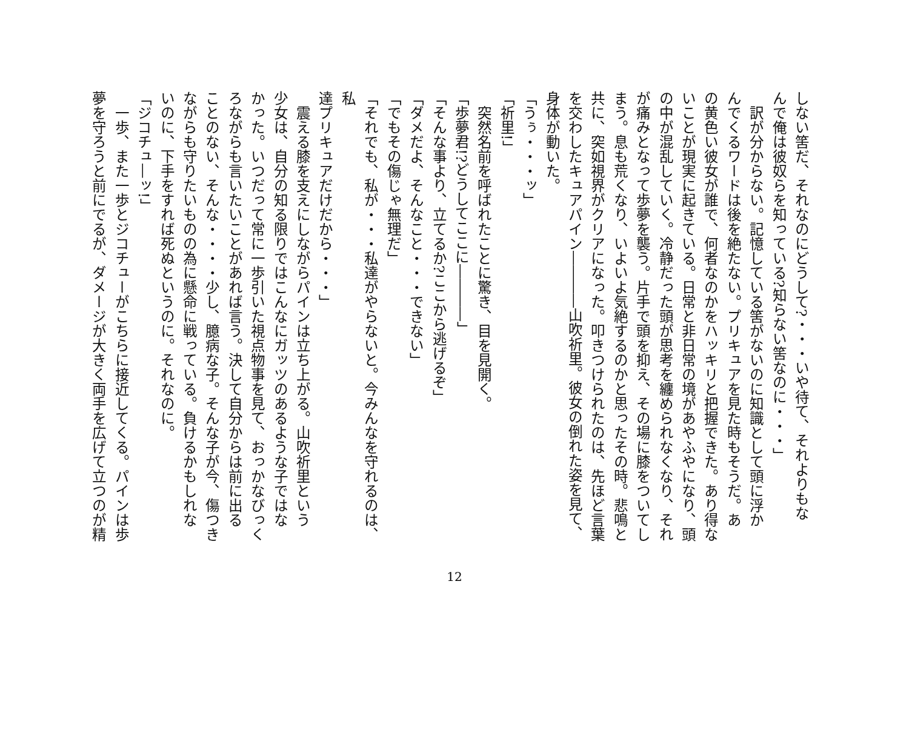しない筈だ、それなのにどうして?・・・いや待て、それよりもな
んで俺は彼奴らを知っている?知らない筈なのに・・・」
　訳が分からない。記憶している筈がないのに知識として頭に浮か
んでくるワードは後を絶たない。プリキュアを見た時もそうだ。あ
の黄色い彼女が誰で、何者なのかをハッキリと把握できた。あり得な
いことが現実に起きている。日常と非日常の境があやふやになり、頭
の中が混乱していく。冷静だった頭が思考を纏められなくなり、それ
が痛みとなって歩夢を襲う。片手で頭を抑え、その場に膝をついてし
まう。息も荒くなり、いよいよ気絶するのかと思ったその時。悲鳴と
共に、突如視界がクリアになった。叩きつけられたのは、先ほど言葉
を交わしたキュアパイン――――山吹祈里。彼女の倒れた姿を見て、
身体が動いた。
「うぅ・・・ッ」
「祈里!」
　突然名前を呼ばれたことに驚き、目を見開く。
「歩夢君!?どうしてここに――――」
「そんな事より、立てるか?ここから逃げるぞ」
「ダメだよ、そんなこと・・・できない」
「でもその傷じゃ無理だ」
「それでも、私が・・・私達がやらないと。今みんなを守れるのは、私
達プリキュアだけだから・・・」
　震える膝を支えにしながらパインは立ち上がる。山吹祈里という
少女は、自分の知る限りではこんなにガッツのあるような子ではな
かった。いつだって常に一歩引いた視点物事を見て、おっかなびっく
ろながらも言いたいことがあれば言う。決して自分からは前に出る
ことのない、そんな・・・・少し、臆病な子。そんな子が今、傷つき
ながらも守りたいものの為に懸命に戦っている。負けるかもしれな
いのに、下手をすれば死ぬというのに。それなのに。
「ジコチュ―ッ!」
　一歩、また一歩とジコチューがこちらに接近してくる。パインは歩
夢を守ろうと前にでるが、ダメージが大きく両手を広げて立つのが精
12